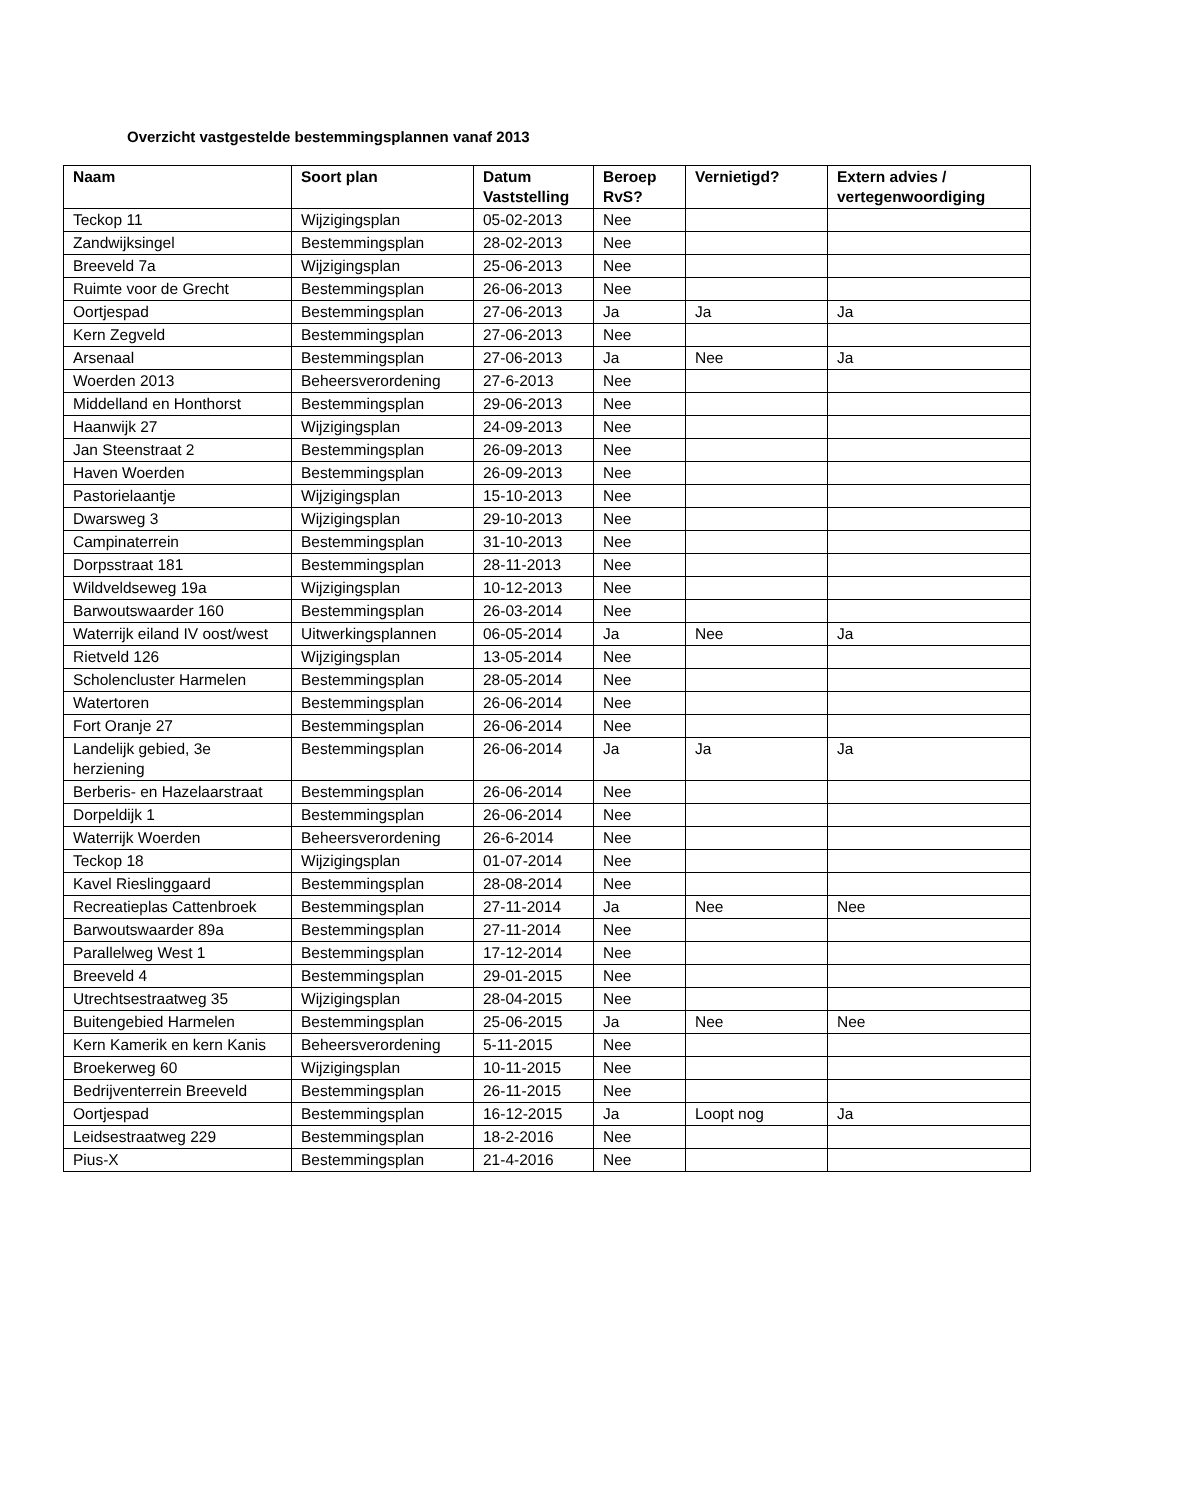Overzicht vastgestelde bestemmingsplannen vanaf 2013
| Naam | Soort plan | Datum Vaststelling | Beroep RvS? | Vernietigd? | Extern advies / vertegenwoordiging |
| --- | --- | --- | --- | --- | --- |
| Teckop 11 | Wijzigingsplan | 05-02-2013 | Nee | | |
| Zandwijksingel | Bestemmingsplan | 28-02-2013 | Nee | | |
| Breeveld 7a | Wijzigingsplan | 25-06-2013 | Nee | | |
| Ruimte voor de Grecht | Bestemmingsplan | 26-06-2013 | Nee | | |
| Oortjespad | Bestemmingsplan | 27-06-2013 | Ja | Ja | Ja |
| Kern Zegveld | Bestemmingsplan | 27-06-2013 | Nee | | |
| Arsenaal | Bestemmingsplan | 27-06-2013 | Ja | Nee | Ja |
| Woerden 2013 | Beheersverordening | 27-6-2013 | Nee | | |
| Middelland en Honthorst | Bestemmingsplan | 29-06-2013 | Nee | | |
| Haanwijk 27 | Wijzigingsplan | 24-09-2013 | Nee | | |
| Jan Steenstraat 2 | Bestemmingsplan | 26-09-2013 | Nee | | |
| Haven Woerden | Bestemmingsplan | 26-09-2013 | Nee | | |
| Pastorielaantje | Wijzigingsplan | 15-10-2013 | Nee | | |
| Dwarsweg 3 | Wijzigingsplan | 29-10-2013 | Nee | | |
| Campinaterrein | Bestemmingsplan | 31-10-2013 | Nee | | |
| Dorpsstraat 181 | Bestemmingsplan | 28-11-2013 | Nee | | |
| Wildveldseweg 19a | Wijzigingsplan | 10-12-2013 | Nee | | |
| Barwoutswaarder 160 | Bestemmingsplan | 26-03-2014 | Nee | | |
| Waterrijk eiland IV oost/west | Uitwerkingsplannen | 06-05-2014 | Ja | Nee | Ja |
| Rietveld 126 | Wijzigingsplan | 13-05-2014 | Nee | | |
| Scholencluster Harmelen | Bestemmingsplan | 28-05-2014 | Nee | | |
| Watertoren | Bestemmingsplan | 26-06-2014 | Nee | | |
| Fort Oranje 27 | Bestemmingsplan | 26-06-2014 | Nee | | |
| Landelijk gebied, 3e herziening | Bestemmingsplan | 26-06-2014 | Ja | Ja | Ja |
| Berberis- en Hazelaarstraat | Bestemmingsplan | 26-06-2014 | Nee | | |
| Dorpeldijk 1 | Bestemmingsplan | 26-06-2014 | Nee | | |
| Waterrijk Woerden | Beheersverordening | 26-6-2014 | Nee | | |
| Teckop 18 | Wijzigingsplan | 01-07-2014 | Nee | | |
| Kavel Rieslinggaard | Bestemmingsplan | 28-08-2014 | Nee | | |
| Recreatieplas Cattenbroek | Bestemmingsplan | 27-11-2014 | Ja | Nee | Nee |
| Barwoutswaarder 89a | Bestemmingsplan | 27-11-2014 | Nee | | |
| Parallelweg West 1 | Bestemmingsplan | 17-12-2014 | Nee | | |
| Breeveld 4 | Bestemmingsplan | 29-01-2015 | Nee | | |
| Utrechtsestraatweg 35 | Wijzigingsplan | 28-04-2015 | Nee | | |
| Buitengebied Harmelen | Bestemmingsplan | 25-06-2015 | Ja | Nee | Nee |
| Kern Kamerik en kern Kanis | Beheersverordening | 5-11-2015 | Nee | | |
| Broekerweg 60 | Wijzigingsplan | 10-11-2015 | Nee | | |
| Bedrijventerrein Breeveld | Bestemmingsplan | 26-11-2015 | Nee | | |
| Oortjespad | Bestemmingsplan | 16-12-2015 | Ja | Loopt nog | Ja |
| Leidsestraatweg 229 | Bestemmingsplan | 18-2-2016 | Nee | | |
| Pius-X | Bestemmingsplan | 21-4-2016 | Nee | | |